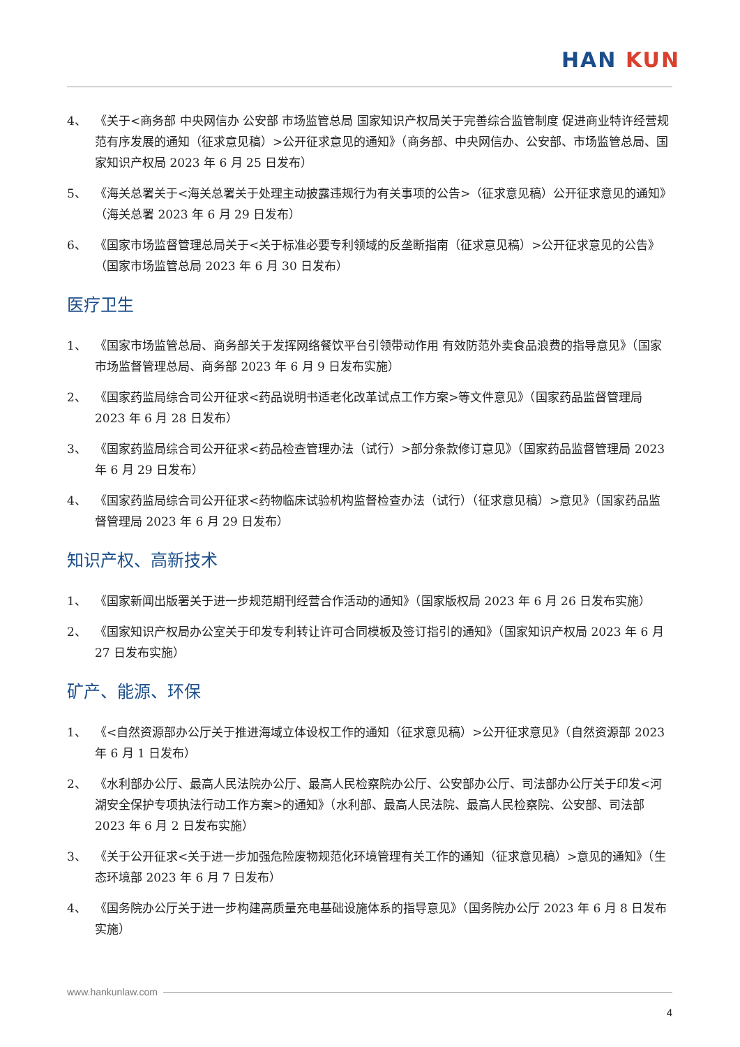HAN KUN
4、 《关于<商务部 中央网信办 公安部 市场监管总局 国家知识产权局关于完善综合监管制度 促进商业特许经营规范有序发展的通知（征求意见稿）>公开征求意见的通知》（商务部、中央网信办、公安部、市场监管总局、国家知识产权局 2023 年 6 月 25 日发布）
5、 《海关总署关于<海关总署关于处理主动披露违规行为有关事项的公告>（征求意见稿）公开征求意见的通知》（海关总署 2023 年 6 月 29 日发布）
6、 《国家市场监督管理总局关于<关于标准必要专利领域的反垄断指南（征求意见稿）>公开征求意见的公告》（国家市场监管总局 2023 年 6 月 30 日发布）
医疗卫生
1、 《国家市场监管总局、商务部关于发挥网络餐饮平台引领带动作用 有效防范外卖食品浪费的指导意见》（国家市场监督管理总局、商务部 2023 年 6 月 9 日发布实施）
2、 《国家药监局综合司公开征求<药品说明书适老化改革试点工作方案>等文件意见》（国家药品监督管理局 2023 年 6 月 28 日发布）
3、 《国家药监局综合司公开征求<药品检查管理办法（试行）>部分条款修订意见》（国家药品监督管理局 2023 年 6 月 29 日发布）
4、 《国家药监局综合司公开征求<药物临床试验机构监督检查办法（试行）（征求意见稿）>意见》（国家药品监督管理局 2023 年 6 月 29 日发布）
知识产权、高新技术
1、 《国家新闻出版署关于进一步规范期刊经营合作活动的通知》（国家版权局 2023 年 6 月 26 日发布实施）
2、 《国家知识产权局办公室关于印发专利转让许可合同模板及签订指引的通知》（国家知识产权局 2023 年 6 月 27 日发布实施）
矿产、能源、环保
1、 《<自然资源部办公厅关于推进海域立体设权工作的通知（征求意见稿）>公开征求意见》（自然资源部 2023 年 6 月 1 日发布）
2、 《水利部办公厅、最高人民法院办公厅、最高人民检察院办公厅、公安部办公厅、司法部办公厅关于印发<河湖安全保护专项执法行动工作方案>的通知》（水利部、最高人民法院、最高人民检察院、公安部、司法部 2023 年 6 月 2 日发布实施）
3、 《关于公开征求<关于进一步加强危险废物规范化环境管理有关工作的通知（征求意见稿）>意见的通知》（生态环境部 2023 年 6 月 7 日发布）
4、 《国务院办公厅关于进一步构建高质量充电基础设施体系的指导意见》（国务院办公厅 2023 年 6 月 8 日发布实施）
www.hankunlaw.com
4